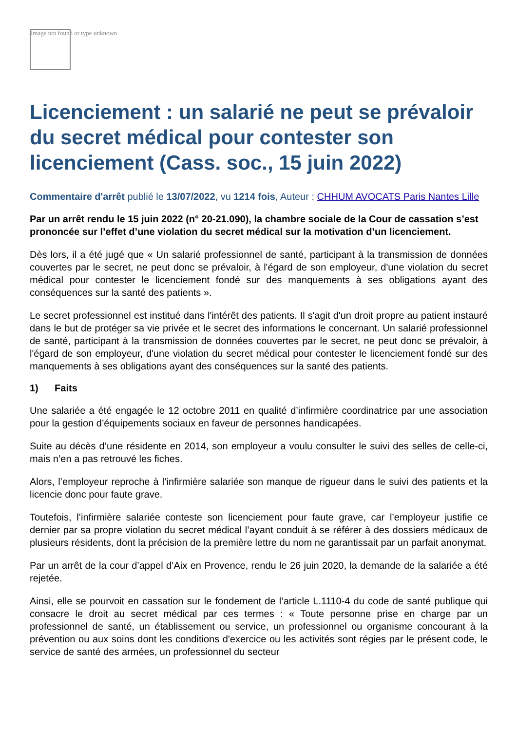Image not found or type unknown
Licenciement : un salarié ne peut se prévaloir du secret médical pour contester son licenciement (Cass. soc., 15 juin 2022)
Commentaire d'arrêt publié le 13/07/2022, vu 1214 fois, Auteur : CHHUM AVOCATS Paris Nantes Lille
Par un arrêt rendu le 15 juin 2022 (n° 20-21.090), la chambre sociale de la Cour de cassation s’est prononcée sur l’effet d’une violation du secret médical sur la motivation d’un licenciement.
Dès lors, il a été jugé que « Un salarié professionnel de santé, participant à la transmission de données couvertes par le secret, ne peut donc se prévaloir, à l'égard de son employeur, d'une violation du secret médical pour contester le licenciement fondé sur des manquements à ses obligations ayant des conséquences sur la santé des patients ».
Le secret professionnel est institué dans l'intérêt des patients. Il s'agit d'un droit propre au patient instauré dans le but de protéger sa vie privée et le secret des informations le concernant. Un salarié professionnel de santé, participant à la transmission de données couvertes par le secret, ne peut donc se prévaloir, à l'égard de son employeur, d'une violation du secret médical pour contester le licenciement fondé sur des manquements à ses obligations ayant des conséquences sur la santé des patients.
1) Faits
Une salariée a été engagée le 12 octobre 2011 en qualité d’infirmière coordinatrice par une association pour la gestion d’équipements sociaux en faveur de personnes handicapées.
Suite au décès d’une résidente en 2014, son employeur a voulu consulter le suivi des selles de celle-ci, mais n’en a pas retrouvé les fiches.
Alors, l’employeur reproche à l’infirmière salariée son manque de rigueur dans le suivi des patients et la licencie donc pour faute grave.
Toutefois, l’infirmière salariée conteste son licenciement pour faute grave, car l’employeur justifie ce dernier par sa propre violation du secret médical l’ayant conduit à se référer à des dossiers médicaux de plusieurs résidents, dont la précision de la première lettre du nom ne garantissait par un parfait anonymat.
Par un arrêt de la cour d’appel d’Aix en Provence, rendu le 26 juin 2020, la demande de la salariée a été rejetée.
Ainsi, elle se pourvoit en cassation sur le fondement de l’article L.1110-4 du code de santé publique qui consacre le droit au secret médical par ces termes : « Toute personne prise en charge par un professionnel de santé, un établissement ou service, un professionnel ou organisme concourant à la prévention ou aux soins dont les conditions d'exercice ou les activités sont régies par le présent code, le service de santé des armées, un professionnel du secteur